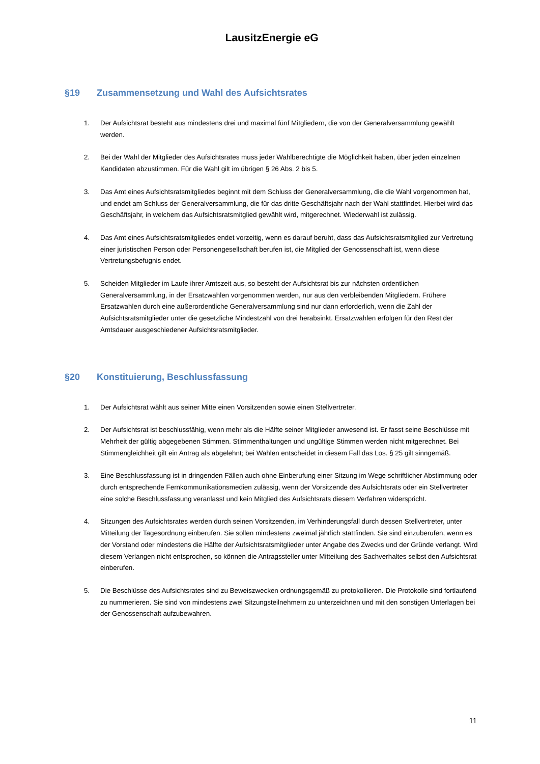LausitzEnergie eG
§19 Zusammensetzung und Wahl des Aufsichtsrates
1. Der Aufsichtsrat besteht aus mindestens drei und maximal fünf Mitgliedern, die von der Generalversammlung gewählt werden.
2. Bei der Wahl der Mitglieder des Aufsichtsrates muss jeder Wahlberechtigte die Möglichkeit haben, über jeden einzelnen Kandidaten abzustimmen. Für die Wahl gilt im übrigen § 26 Abs. 2 bis 5.
3. Das Amt eines Aufsichtsratsmitgliedes beginnt mit dem Schluss der Generalversammlung, die die Wahl vorgenommen hat, und endet am Schluss der Generalversammlung, die für das dritte Geschäftsjahr nach der Wahl stattfindet. Hierbei wird das Geschäftsjahr, in welchem das Aufsichtsratsmitglied gewählt wird, mitgerechnet. Wiederwahl ist zulässig.
4. Das Amt eines Aufsichtsratsmitgliedes endet vorzeitig, wenn es darauf beruht, dass das Aufsichtsratsmitglied zur Vertretung einer juristischen Person oder Personengesellschaft berufen ist, die Mitglied der Genossenschaft ist, wenn diese Vertretungsbefugnis endet.
5. Scheiden Mitglieder im Laufe ihrer Amtszeit aus, so besteht der Aufsichtsrat bis zur nächsten ordentlichen Generalversammlung, in der Ersatzwahlen vorgenommen werden, nur aus den verbleibenden Mitgliedern. Frühere Ersatzwahlen durch eine außerordentliche Generalversammlung sind nur dann erforderlich, wenn die Zahl der Aufsichtsratsmitglieder unter die gesetzliche Mindestzahl von drei herabsinkt. Ersatzwahlen erfolgen für den Rest der Amtsdauer ausgeschiedener Aufsichtsratsmitglieder.
§20 Konstituierung, Beschlussfassung
1. Der Aufsichtsrat wählt aus seiner Mitte einen Vorsitzenden sowie einen Stellvertreter.
2. Der Aufsichtsrat ist beschlussfähig, wenn mehr als die Hälfte seiner Mitglieder anwesend ist. Er fasst seine Beschlüsse mit Mehrheit der gültig abgegebenen Stimmen. Stimmenthaltungen und ungültige Stimmen werden nicht mitgerechnet. Bei Stimmengleichheit gilt ein Antrag als abgelehnt; bei Wahlen entscheidet in diesem Fall das Los. § 25 gilt sinngemäß.
3. Eine Beschlussfassung ist in dringenden Fällen auch ohne Einberufung einer Sitzung im Wege schriftlicher Abstimmung oder durch entsprechende Fernkommunikationsmedien zulässig, wenn der Vorsitzende des Aufsichtsrats oder ein Stellvertreter eine solche Beschlussfassung veranlasst und kein Mitglied des Aufsichtsrats diesem Verfahren widerspricht.
4. Sitzungen des Aufsichtsrates werden durch seinen Vorsitzenden, im Verhinderungsfall durch dessen Stellvertreter, unter Mitteilung der Tagesordnung einberufen. Sie sollen mindestens zweimal jährlich stattfinden. Sie sind einzuberufen, wenn es der Vorstand oder mindestens die Hälfte der Aufsichtsratsmitglieder unter Angabe des Zwecks und der Gründe verlangt. Wird diesem Verlangen nicht entsprochen, so können die Antragssteller unter Mitteilung des Sachverhaltes selbst den Aufsichtsrat einberufen.
5. Die Beschlüsse des Aufsichtsrates sind zu Beweiszwecken ordnungsgemäß zu protokollieren. Die Protokolle sind fortlaufend zu nummerieren. Sie sind von mindestens zwei Sitzungsteilnehmern zu unterzeichnen und mit den sonstigen Unterlagen bei der Genossenschaft aufzubewahren.
11